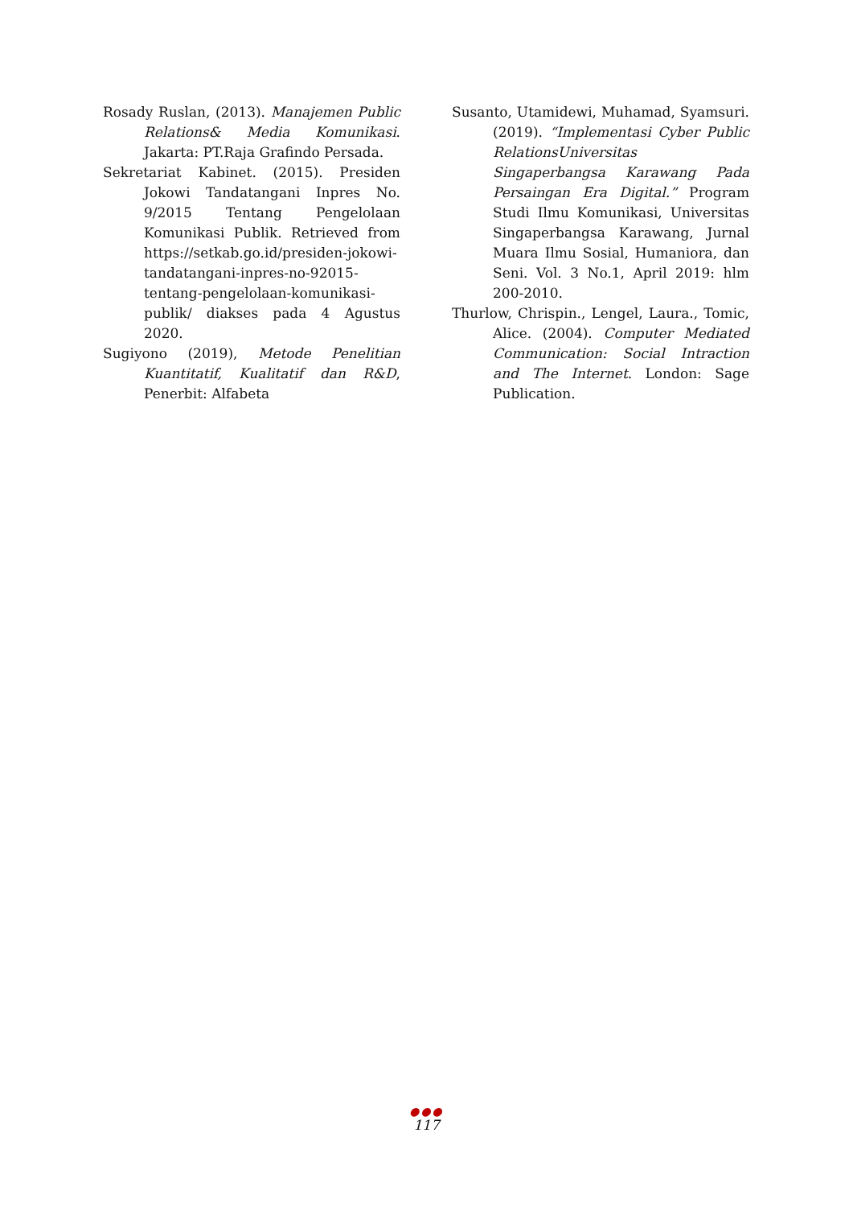Rosady Ruslan, (2013). Manajemen Public Relations& Media Komunikasi. Jakarta: PT.Raja Grafindo Persada.
Sekretariat Kabinet. (2015). Presiden Jokowi Tandatangani Inpres No. 9/2015 Tentang Pengelolaan Komunikasi Publik. Retrieved from https://setkab.go.id/presiden-jokowi- tandatangani-inpres-no-92015- tentang-pengelolaan-komunikasi- publik/ diakses pada 4 Agustus 2020.
Sugiyono (2019), Metode Penelitian Kuantitatif, Kualitatif dan R&D, Penerbit: Alfabeta
Susanto, Utamidewi, Muhamad, Syamsuri. (2019). “Implementasi Cyber Public RelationsUniversitas Singaperbangsa Karawang Pada Persaingan Era Digital.” Program Studi Ilmu Komunikasi, Universitas Singaperbangsa Karawang, Jurnal Muara Ilmu Sosial, Humaniora, dan Seni. Vol. 3 No.1, April 2019: hlm 200-2010.
Thurlow, Chrispin., Lengel, Laura., Tomic, Alice. (2004). Computer Mediated Communication: Social Intraction and The Internet. London: Sage Publication.
●●●
117